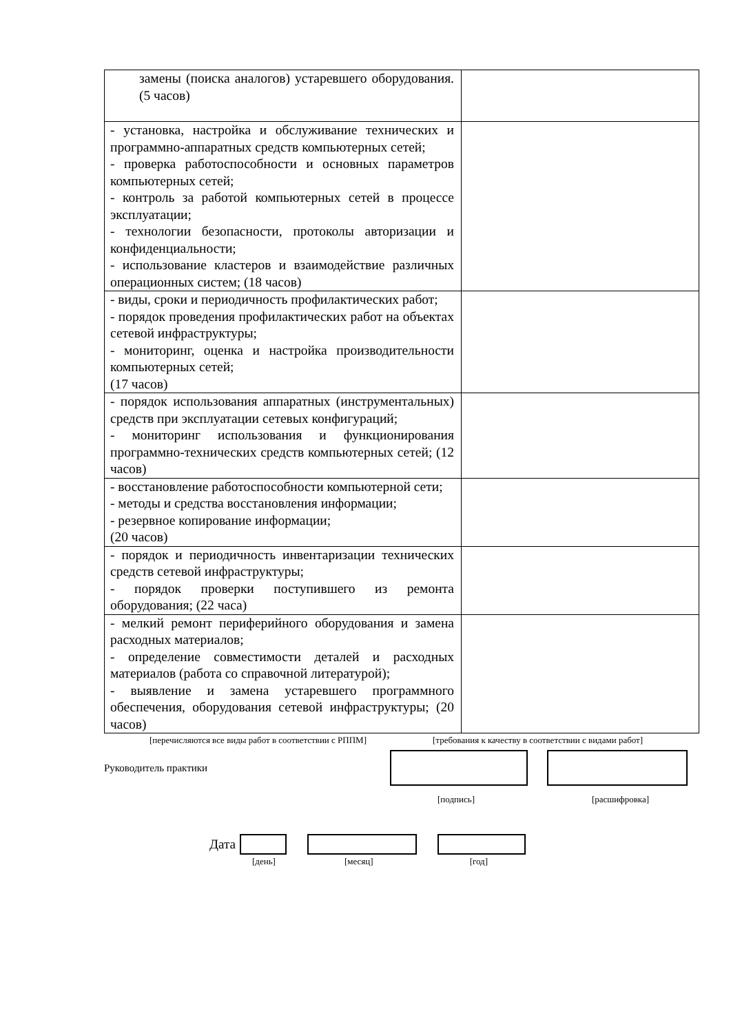| замены (поиска аналогов) устаревшего оборудования. (5 часов) | |
| - установка, настройка и обслуживание технических и программно-аппаратных средств компьютерных сетей; - проверка работоспособности и основных параметров компьютерных сетей; - контроль за работой компьютерных сетей в процессе эксплуатации; - технологии безопасности, протоколы авторизации и конфиденциальности; - использование кластеров и взаимодействие различных операционных систем; (18 часов) | |
| - виды, сроки и периодичность профилактических работ; - порядок проведения профилактических работ на объектах сетевой инфраструктуры; - мониторинг, оценка и настройка производительности компьютерных сетей; (17 часов) | |
| - порядок использования аппаратных (инструментальных) средств при эксплуатации сетевых конфигураций; - мониторинг использования и функционирования программно-технических средств компьютерных сетей; (12 часов) | |
| - восстановление работоспособности компьютерной сети; - методы и средства восстановления информации; - резервное копирование информации; (20 часов) | |
| - порядок и периодичность инвентаризации технических средств сетевой инфраструктуры; - порядок проверки поступившего из ремонта оборудования; (22 часа) | |
| - мелкий ремонт периферийного оборудования и замена расходных материалов; - определение совместимости деталей и расходных материалов (работа со справочной литературой); - выявление и замена устаревшего программного обеспечения, оборудования сетевой инфраструктуры; (20 часов) | |
[перечисляются все виды работ в соответствии с РППМ] [требования к качеству в соответствии с видами работ]
Руководитель практики
[подпись] [расшифровка]
Дата
[день] [месяц] [год]